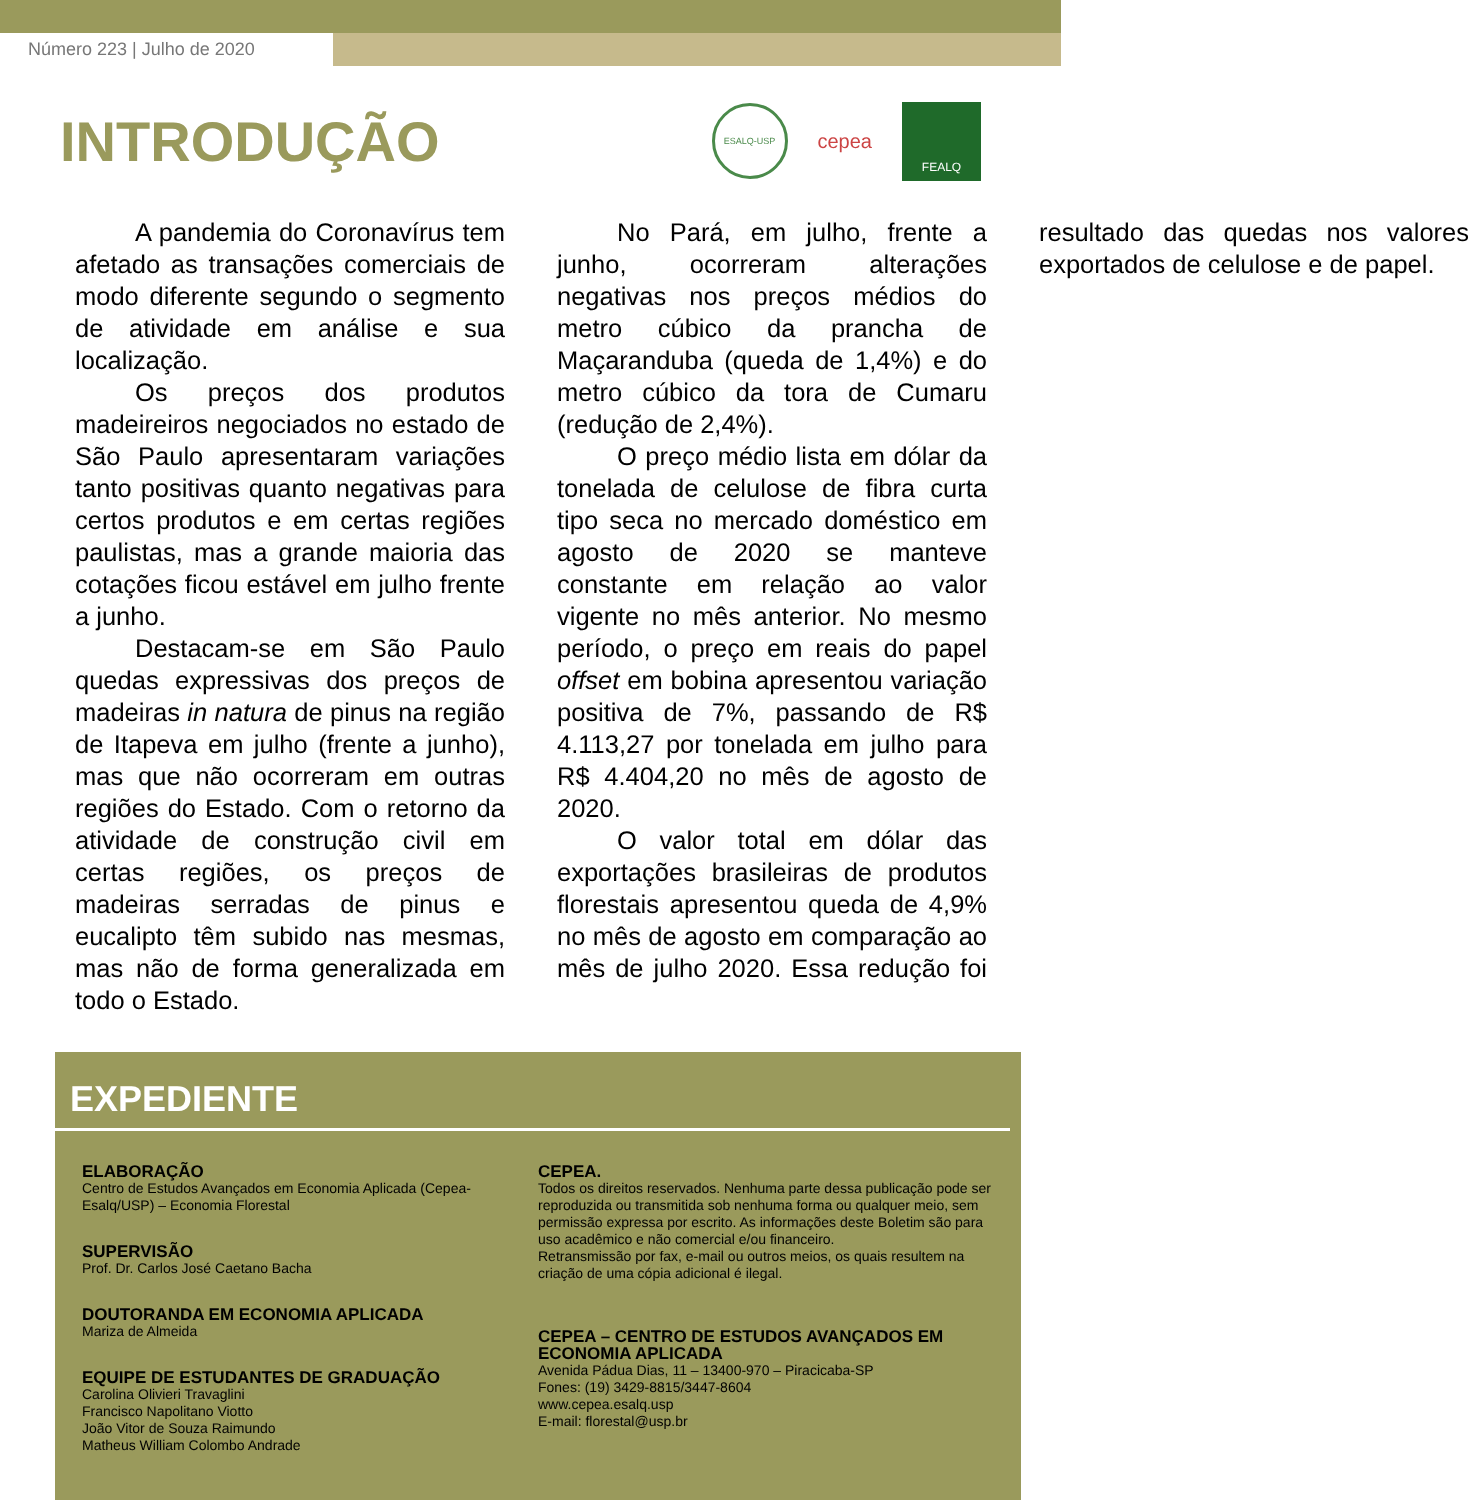Número 223 | Julho de 2020
INTRODUÇÃO
ESALQ-USP
cepea
FEALQ
A pandemia do Coronavírus tem afetado as transações comerciais de modo diferente segundo o segmento de atividade em análise e sua localização.
Os preços dos produtos madeireiros negociados no estado de São Paulo apresentaram variações tanto positivas quanto negativas para certos produtos e em certas regiões paulistas, mas a grande maioria das cotações ficou estável em julho frente a junho.
Destacam-se em São Paulo quedas expressivas dos preços de madeiras in natura de pinus na região de Itapeva em julho (frente a junho), mas que não ocorreram em outras regiões do Estado. Com o retorno da atividade de construção civil em certas regiões, os preços de madeiras serradas de pinus e eucalipto têm subido nas mesmas, mas não de forma generalizada em todo o Estado.
No Pará, em julho, frente a junho, ocorreram alterações negativas nos preços médios do metro cúbico da prancha de Maçaranduba (queda de 1,4%) e do metro cúbico da tora de Cumaru (redução de 2,4%).
O preço médio lista em dólar da tonelada de celulose de fibra curta tipo seca no mercado doméstico em agosto de 2020 se manteve constante em relação ao valor vigente no mês anterior. No mesmo período, o preço em reais do papel offset em bobina apresentou variação positiva de 7%, passando de R$ 4.113,27 por tonelada em julho para R$ 4.404,20 no mês de agosto de 2020.
O valor total em dólar das exportações brasileiras de produtos florestais apresentou queda de 4,9% no mês de agosto em comparação ao mês de julho 2020. Essa redução foi resultado das quedas nos valores exportados de celulose e de papel.
EXPEDIENTE
ELABORAÇÃO
Centro de Estudos Avançados em Economia Aplicada (Cepea-
Esalq/USP) – Economia Florestal
SUPERVISÃO
Prof. Dr. Carlos José Caetano Bacha
DOUTORANDA EM ECONOMIA APLICADA
Mariza de Almeida
EQUIPE DE ESTUDANTES DE GRADUAÇÃO
Carolina Olivieri Travaglini
Francisco Napolitano Viotto
João Vitor de Souza Raimundo
Matheus William Colombo Andrade
CEPEA.
Todos os direitos reservados. Nenhuma parte dessa publicação pode ser reproduzida ou transmitida sob nenhuma forma ou qualquer meio, sem permissão expressa por escrito. As informações deste Boletim são para uso acadêmico e não comercial e/ou financeiro.
Retransmissão por fax, e-mail ou outros meios, os quais resultem na criação de uma cópia adicional é ilegal.
CEPEA – CENTRO DE ESTUDOS AVANÇADOS EM ECONOMIA APLICADA
Avenida Pádua Dias, 11 – 13400-970 – Piracicaba-SP
Fones: (19) 3429-8815/3447-8604
www.cepea.esalq.usp
E-mail: florestal@usp.br